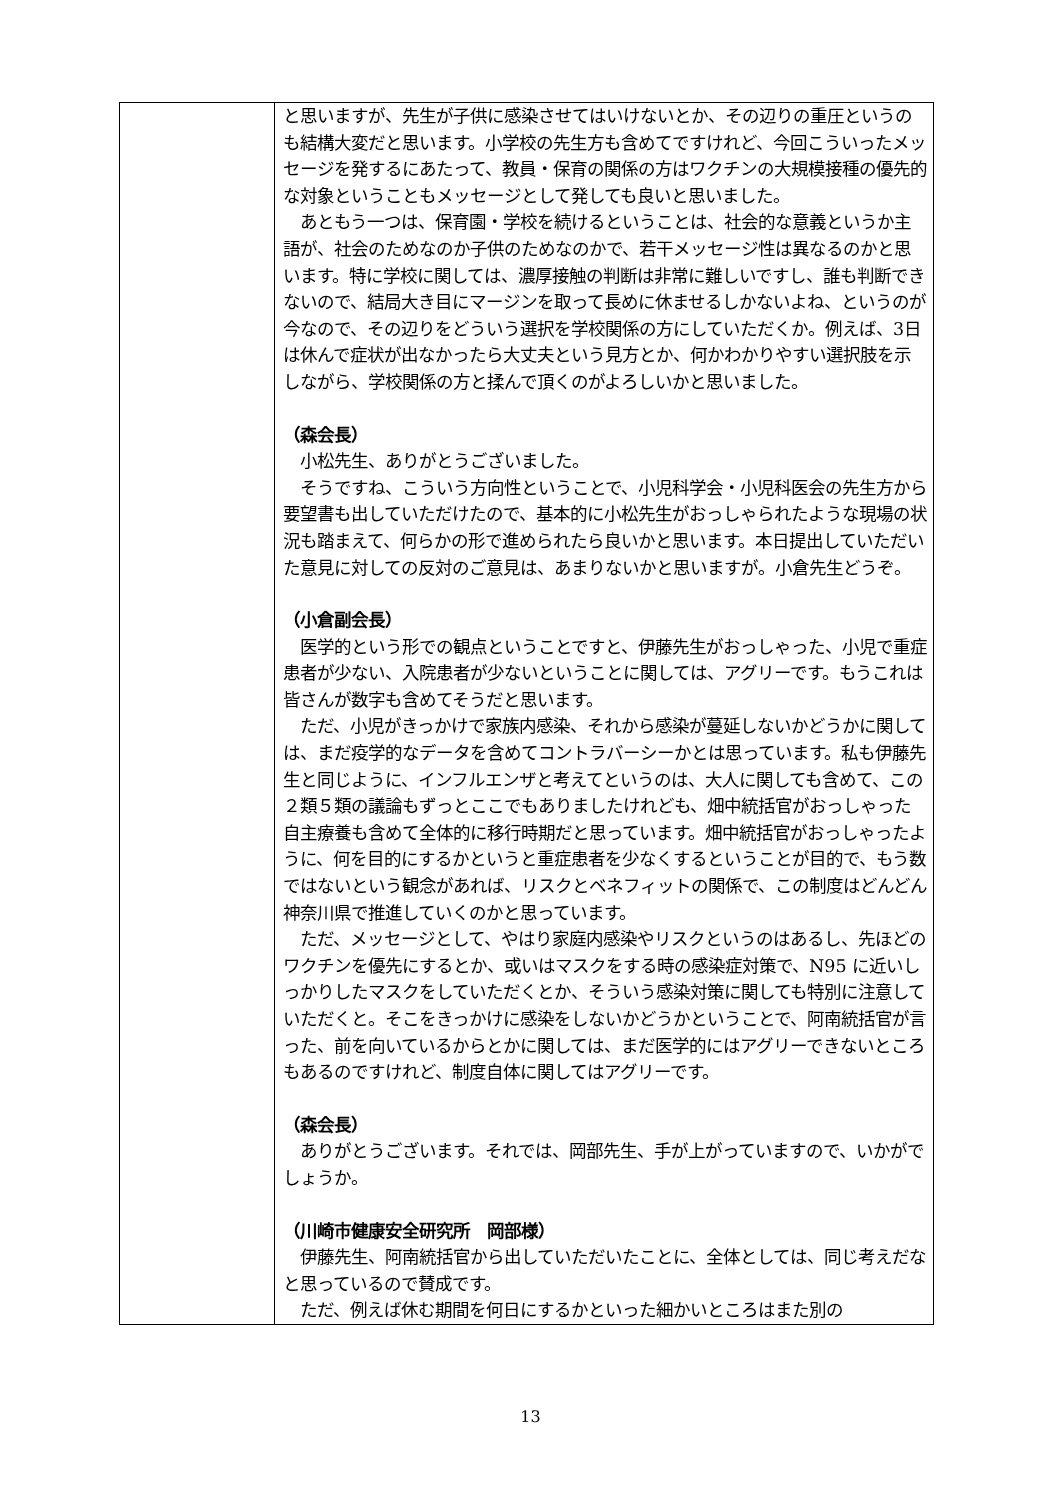| | と思いますが、先生が子供に感染させてはいけないとか、その辺りの重圧というのも結構大変だと思います。小学校の先生方も含めてですけれど、今回こういったメッセージを発するにあたって、教員・保育の関係の方はワクチンの大規模接種の優先的な対象ということもメッセージとして発しても良いと思いました。 あともう一つは、保育園・学校を続けるということは、社会的な意義というか主語が、社会のためなのか子供のためなのかで、若干メッセージ性は異なるのかと思います。特に学校に関しては、濃厚接触の判断は非常に難しいですし、誰も判断できないので、結局大き目にマージンを取って長めに休ませるしかないよね、というのが今なので、その辺りをどういう選択を学校関係の方にしていただくか。例えば、3日は休んで症状が出なかったら大丈夫という見方とか、何かわかりやすい選択肢を示しながら、学校関係の方と揉んで頂くのがよろしいかと思いました。 （森会長） 小松先生、ありがとうございました。 そうですね、こういう方向性ということで、小児科学会・小児科医会の先生方から要望書も出していただけたので、基本的に小松先生がおっしゃられたような現場の状況も踏まえて、何らかの形で進められたら良いかと思います。本日提出していただいた意見に対しての反対のご意見は、あまりないかと思いますが。小倉先生どうぞ。 （小倉副会長） 医学的という形での観点ということですと、伊藤先生がおっしゃった、小児で重症患者が少ない、入院患者が少ないということに関しては、アグリーです。もうこれは皆さんが数字も含めてそうだと思います。 ただ、小児がきっかけで家族内感染、それから感染が蔓延しないかどうかに関しては、まだ疫学的なデータを含めてコントラバーシーかとは思っています。私も伊藤先生と同じように、インフルエンザと考えてというのは、大人に関しても含めて、この２類５類の議論もずっとここでもありましたけれども、畑中統括官がおっしゃった自主療養も含めて全体的に移行時期だと思っています。畑中統括官がおっしゃったように、何を目的にするかというと重症患者を少なくするということが目的で、もう数ではないという観念があれば、リスクとベネフィットの関係で、この制度はどんどん神奈川県で推進していくのかと思っています。 ただ、メッセージとして、やはり家庭内感染やリスクというのはあるし、先ほどのワクチンを優先にするとか、或いはマスクをする時の感染症対策で、N95 に近いしっかりしたマスクをしていただくとか、そういう感染対策に関しても特別に注意していただくと。そこをきっかけに感染をしないかどうかということで、阿南統括官が言った、前を向いているからとかに関しては、まだ医学的にはアグリーできないところもあるのですけれど、制度自体に関してはアグリーです。 （森会長） ありがとうございます。それでは、岡部先生、手が上がっていますので、いかがでしょうか。 （川崎市健康安全研究所 岡部様） 伊藤先生、阿南統括官から出していただいたことに、全体としては、同じ考えだなと思っているので賛成です。 ただ、例えば休む期間を何日にするかといった細かいところはまた別の |
13